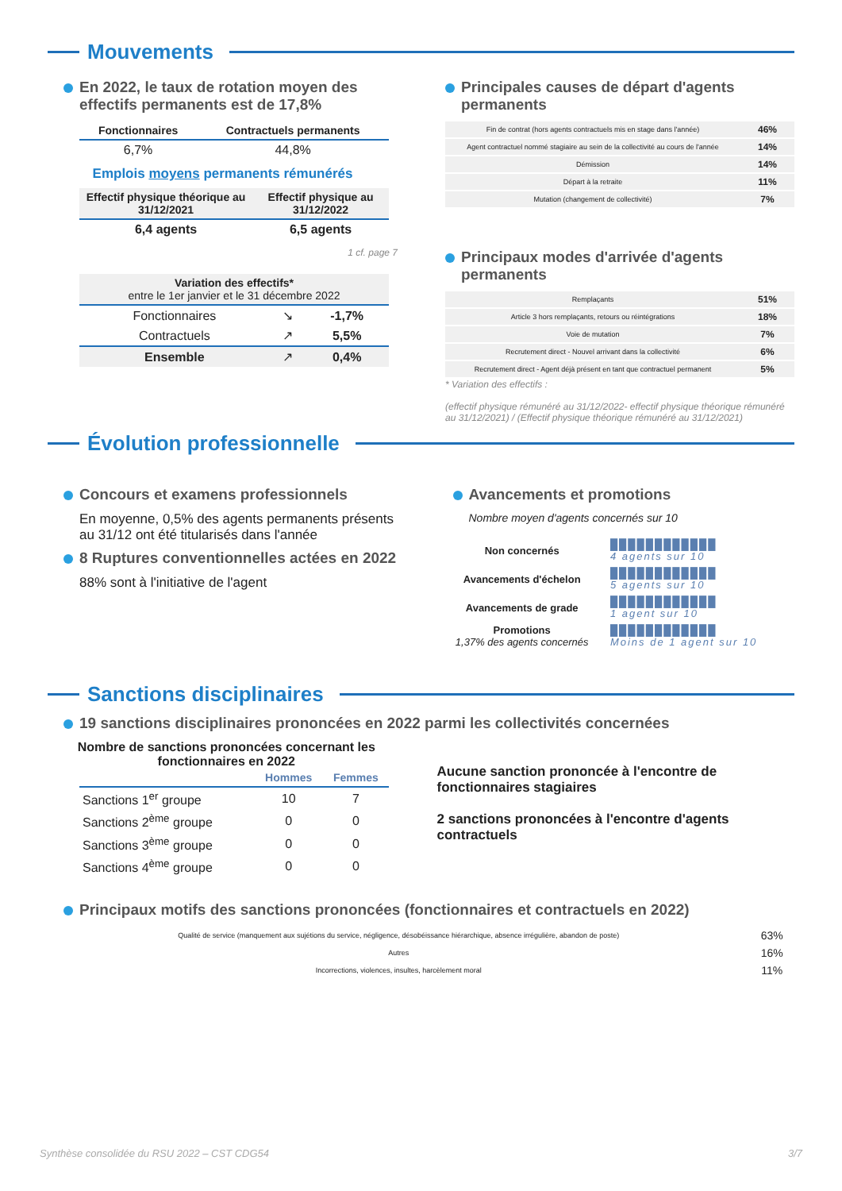Mouvements
En 2022, le taux de rotation moyen des effectifs permanents est de 17,8%
| Fonctionnaires | Contractuels permanents |
| --- | --- |
| 6,7% | 44,8% |
Emplois moyens permanents rémunérés
| Effectif physique théorique au 31/12/2021 | Effectif physique au 31/12/2022 |
| --- | --- |
| 6,4 agents | 6,5 agents |
1 cf. page 7
| Variation des effectifs* entre le 1er janvier et le 31 décembre 2022 | | |
| --- | --- | --- |
| Fonctionnaires | ↘ | -1,7% |
| Contractuels | ↗ | 5,5% |
| Ensemble | ↗ | 0,4% |
Principales causes de départ d'agents permanents
| Fin de contrat (hors agents contractuels mis en stage dans l'année) | 46% |
| Agent contractuel nommé stagiaire au sein de la collectivité au cours de l'année | 14% |
| Démission | 14% |
| Départ à la retraite | 11% |
| Mutation (changement de collectivité) | 7% |
Principaux modes d'arrivée d'agents permanents
| Remplaçants | 51% |
| Article 3 hors remplaçants, retours ou réintégrations | 18% |
| Voie de mutation | 7% |
| Recrutement direct - Nouvel arrivant dans la collectivité | 6% |
| Recrutement direct - Agent déjà présent en tant que contractuel permanent | 5% |
* Variation des effectifs :
(effectif physique rémunéré au 31/12/2022- effectif physique théorique rémunéré au 31/12/2021) / (Effectif physique théorique rémunéré au 31/12/2021)
Évolution professionnelle
Concours et examens professionnels
En moyenne, 0,5% des agents permanents présents au 31/12 ont été titularisés dans l'année
8 Ruptures conventionnelles actées en 2022
88% sont à l'initiative de l'agent
Avancements et promotions
Nombre moyen d'agents concernés sur 10
| Non concernés | ████████████ 4 agents sur 10 |
| Avancements d'échelon | ████████████ 5 agents sur 10 |
| Avancements de grade | ████████████ 1 agent sur 10 |
| Promotions 1,37% des agents concernés | ████████████ Moins de 1 agent sur 10 |
Sanctions disciplinaires
19 sanctions disciplinaires prononcées en 2022 parmi les collectivités concernées
Nombre de sanctions prononcées concernant les fonctionnaires en 2022
| | Hommes | Femmes |
| --- | --- | --- |
| Sanctions 1<sup>er</sup> groupe | 10 | 7 |
| Sanctions 2<sup>ème</sup> groupe | 0 | 0 |
| Sanctions 3<sup>ème</sup> groupe | 0 | 0 |
| Sanctions 4<sup>ème</sup> groupe | 0 | 0 |
Aucune sanction prononcée à l'encontre de fonctionnaires stagiaires
2 sanctions prononcées à l'encontre d'agents contractuels
Principaux motifs des sanctions prononcées (fonctionnaires et contractuels en 2022)
| Qualité de service (manquement aux sujétions du service, négligence, désobéissance hiérarchique, absence irrégulière, abandon de poste) | 63% |
| Autres | 16% |
| Incorrections, violences, insultes, harcèlement moral | 11% |
Synthèse consolidée du RSU 2022 – CST CDG54 3/7